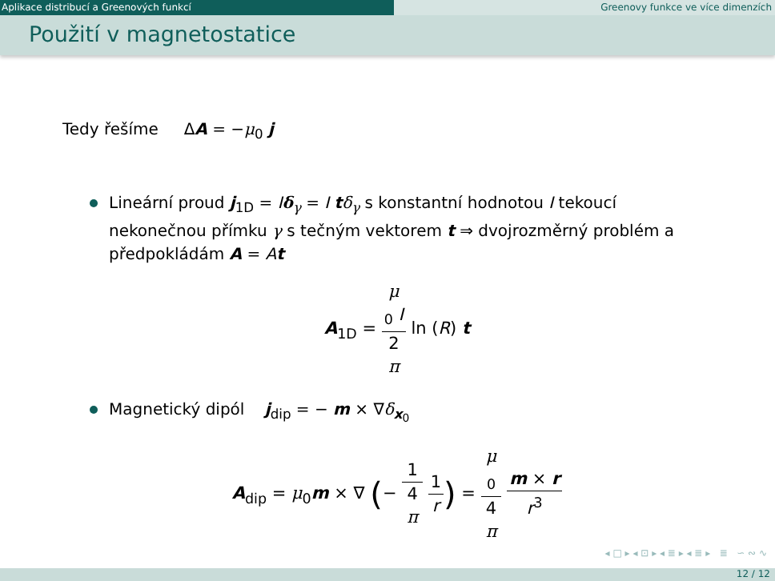Aplikace distribucí a Greenových funkcí Greenovy funkce ve více dimenzích
Použití v magnetostatice
Tedy řešíme ΔA = −μ<sub>0</sub> j
Lineární proud j<sub>1D</sub> = Iδ<sub>γ</sub> = I tδ<sub>γ</sub> s konstantní hodnotou I tekoucí nekonečnou přímku γ s tečným vektorem t ⇒ dvojrozměrný problém a předpokládám A = At
A<sub>1D</sub> = μ
<sub>0</sub> I 2
π ln (R) t
Magnetický dipól j<sub>dip</sub> = − m × ∇δ<sub>x<sub>0</sub></sub>
A<sub>dip</sub> = μ<sub>0</sub>m × ∇ (− 1 4
π 1 r) = μ
<sub>0</sub> 4
π m × r r<sup>3</sup>
◂ □ ▸ ◂ ⊡ ▸ ◂ ≣ ▸ ◂ ≣ ▸ ≣ ∽ ∾ ∿
12 / 12